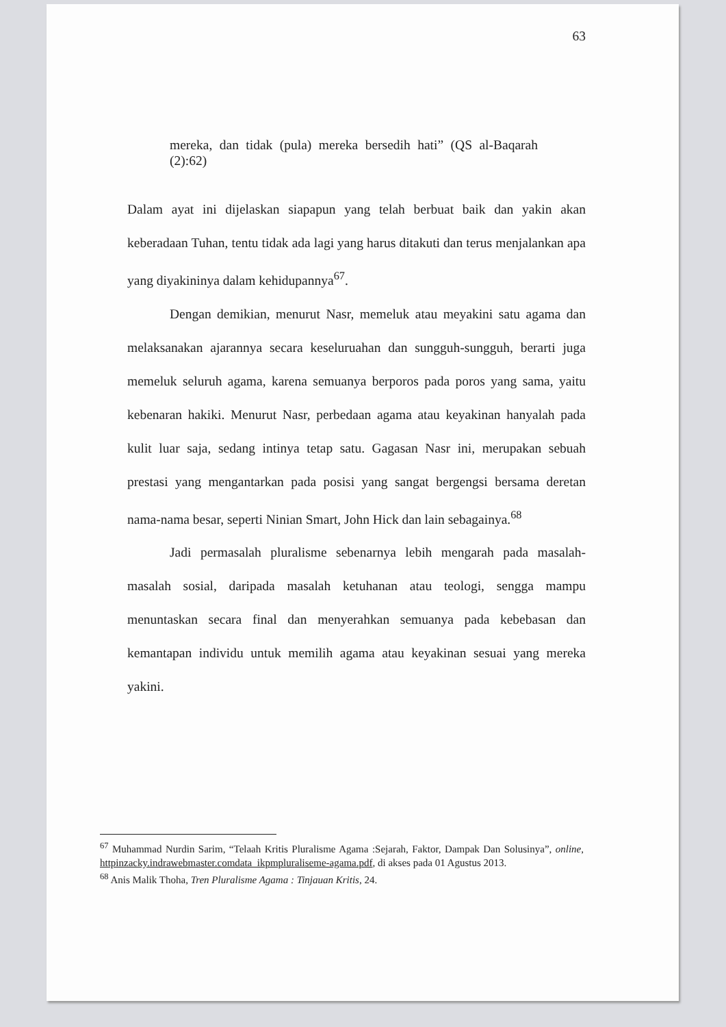63
mereka, dan tidak (pula) mereka bersedih hati” (QS al-Baqarah (2):62)
Dalam ayat ini dijelaskan siapapun yang telah berbuat baik dan yakin akan keberadaan Tuhan, tentu tidak ada lagi yang harus ditakuti dan terus menjalankan apa yang diyakininya dalam kehidupannya<sup>67</sup>.
Dengan demikian, menurut Nasr, memeluk atau meyakini satu agama dan melaksanakan ajarannya secara keseluruahan dan sungguh-sungguh, berarti juga memeluk seluruh agama, karena semuanya berporos pada poros yang sama, yaitu kebenaran hakiki. Menurut Nasr, perbedaan agama atau keyakinan hanyalah pada kulit luar saja, sedang intinya tetap satu. Gagasan Nasr ini, merupakan sebuah prestasi yang mengantarkan pada posisi yang sangat bergengsi bersama deretan nama-nama besar, seperti Ninian Smart, John Hick dan lain sebagainya.<sup>68</sup>
Jadi permasalah pluralisme sebenarnya lebih mengarah pada masalah-masalah sosial, daripada masalah ketuhanan atau teologi, sengga mampu menuntaskan secara final dan menyerahkan semuanya pada kebebasan dan kemantapan individu untuk memilih agama atau keyakinan sesuai yang mereka yakini.
<sup>67</sup> Muhammad Nurdin Sarim, “Telaah Kritis Pluralisme Agama :Sejarah, Faktor, Dampak Dan Solusinya”, online, httpinzacky.indrawebmaster.comdata_ikpmpluraliseme-agama.pdf, di akses pada 01 Agustus 2013.
<sup>68</sup> Anis Malik Thoha, Tren Pluralisme Agama : Tinjauan Kritis, 24.